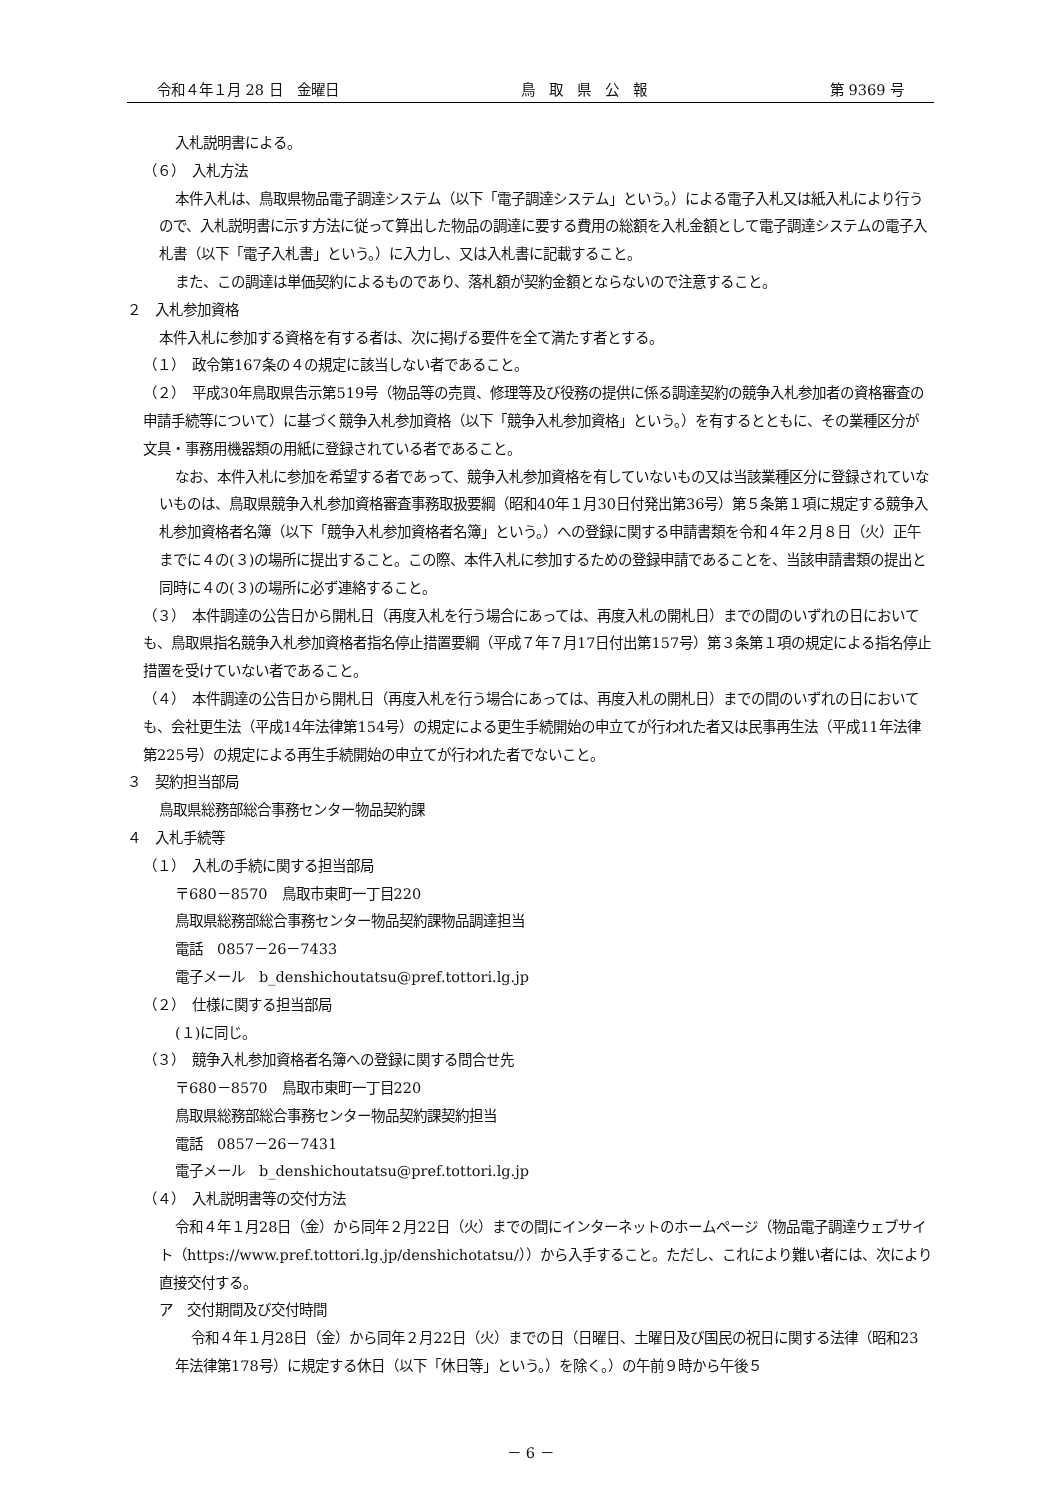令和４年１月 28 日　金曜日 鳥　取　県　公　報 第 9369 号
入札説明書による。
（６）　入札方法
本件入札は、鳥取県物品電子調達システム（以下「電子調達システム」という。）による電子入札又は紙入札により行うので、入札説明書に示す方法に従って算出した物品の調達に要する費用の総額を入札金額として電子調達システムの電子入札書（以下「電子入札書」という。）に入力し、又は入札書に記載すること。
また、この調達は単価契約によるものであり、落札額が契約金額とならないので注意すること。
２　入札参加資格
本件入札に参加する資格を有する者は、次に掲げる要件を全て満たす者とする。
（１）　政令第167条の４の規定に該当しない者であること。
（２）　平成30年鳥取県告示第519号（物品等の売買、修理等及び役務の提供に係る調達契約の競争入札参加者の資格審査の申請手続等について）に基づく競争入札参加資格（以下「競争入札参加資格」という。）を有するとともに、その業種区分が文具・事務用機器類の用紙に登録されている者であること。
なお、本件入札に参加を希望する者であって、競争入札参加資格を有していないもの又は当該業種区分に登録されていないものは、鳥取県競争入札参加資格審査事務取扱要綱（昭和40年１月30日付発出第36号）第５条第１項に規定する競争入札参加資格者名簿（以下「競争入札参加資格者名簿」という。）への登録に関する申請書類を令和４年２月８日（火）正午までに４の(３)の場所に提出すること。この際、本件入札に参加するための登録申請であることを、当該申請書類の提出と同時に４の(３)の場所に必ず連絡すること。
（３）　本件調達の公告日から開札日（再度入札を行う場合にあっては、再度入札の開札日）までの間のいずれの日においても、鳥取県指名競争入札参加資格者指名停止措置要綱（平成７年７月17日付出第157号）第３条第１項の規定による指名停止措置を受けていない者であること。
（４）　本件調達の公告日から開札日（再度入札を行う場合にあっては、再度入札の開札日）までの間のいずれの日においても、会社更生法（平成14年法律第154号）の規定による更生手続開始の申立てが行われた者又は民事再生法（平成11年法律第225号）の規定による再生手続開始の申立てが行われた者でないこと。
３　契約担当部局
鳥取県総務部総合事務センター物品契約課
４　入札手続等
（１）　入札の手続に関する担当部局
〒680－8570　鳥取市東町一丁目220
鳥取県総務部総合事務センター物品契約課物品調達担当
電話　0857－26－7433
電子メール　b_denshichoutatsu@pref.tottori.lg.jp
（２）　仕様に関する担当部局
(１)に同じ。
（３）　競争入札参加資格者名簿への登録に関する問合せ先
〒680－8570　鳥取市東町一丁目220
鳥取県総務部総合事務センター物品契約課契約担当
電話　0857－26－7431
電子メール　b_denshichoutatsu@pref.tottori.lg.jp
（４）　入札説明書等の交付方法
令和４年１月28日（金）から同年２月22日（火）までの間にインターネットのホームページ（物品電子調達ウェブサイト（https://www.pref.tottori.lg.jp/denshichotatsu/））から入手すること。ただし、これにより難い者には、次により直接交付する。
ア　交付期間及び交付時間
令和４年１月28日（金）から同年２月22日（火）までの日（日曜日、土曜日及び国民の祝日に関する法律（昭和23年法律第178号）に規定する休日（以下「休日等」という。）を除く。）の午前９時から午後５
－ 6 －